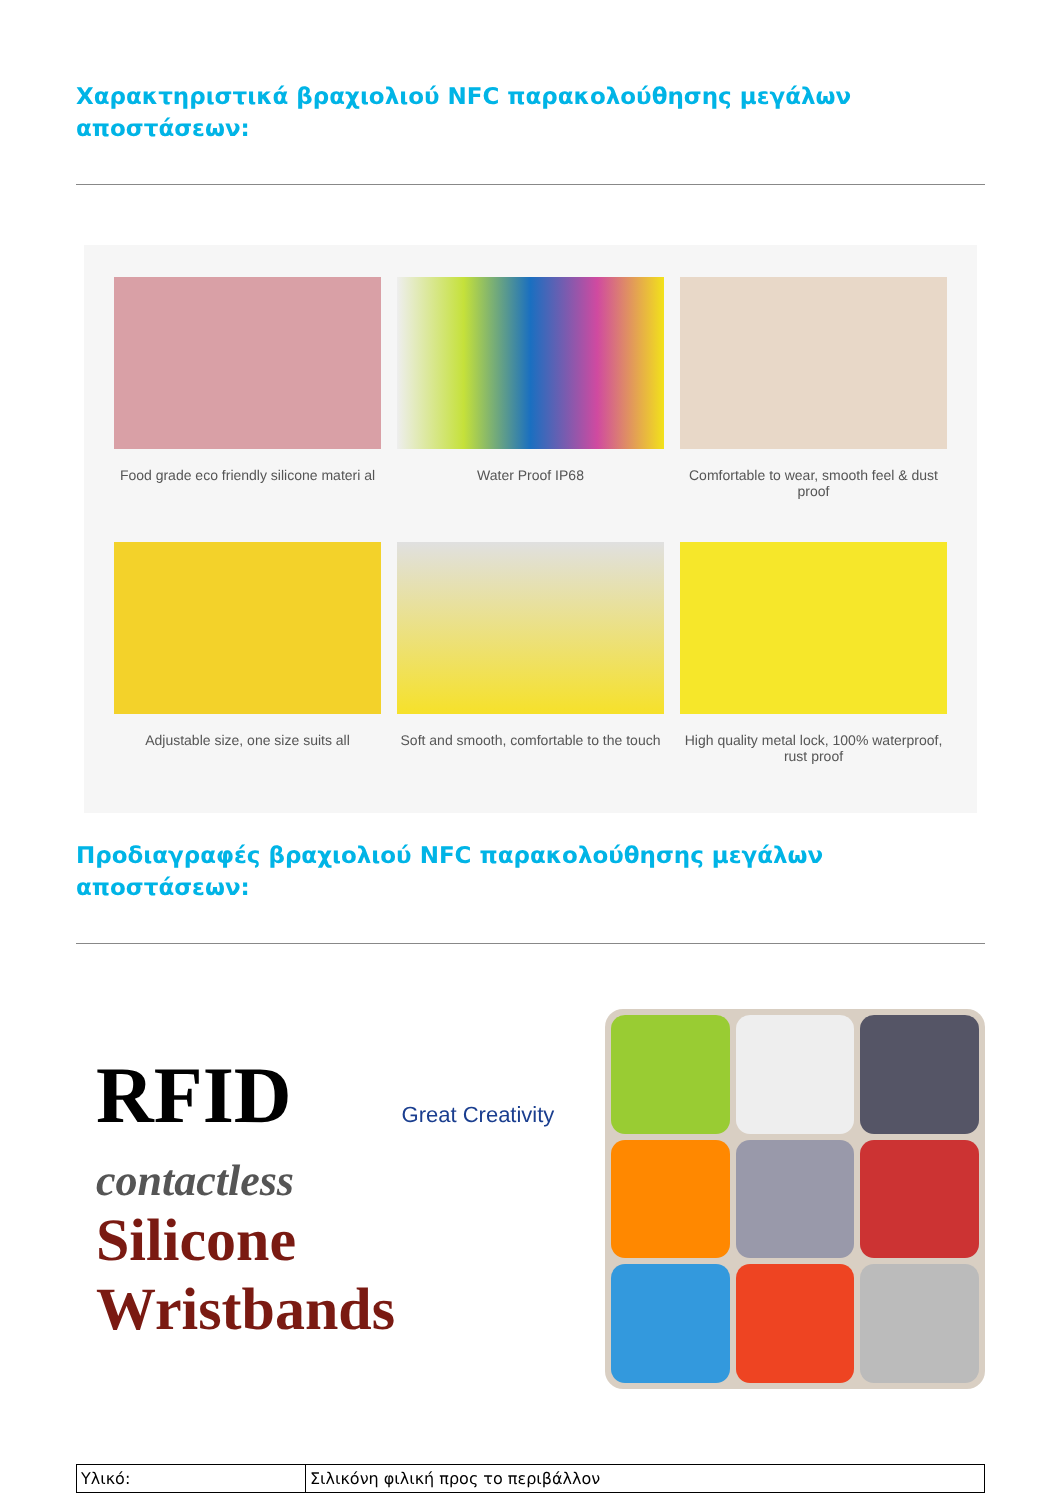Χαρακτηριστικά βραχιολιού NFC παρακολούθησης μεγάλων αποστάσεων:
Food grade eco friendly silicone materi al
Water Proof IP68
Comfortable to wear, smooth feel & dust proof
Adjustable size, one size suits all
Soft and smooth, comfortable to the touch
High quality metal lock, 100% waterproof, rust proof
Προδιαγραφές βραχιολιού NFC παρακολούθησης μεγάλων αποστάσεων:
RFID Great Creativity
contactless
Silicone Wristbands
| Υλικό: | Σιλικόνη φιλική προς το περιβάλλον |